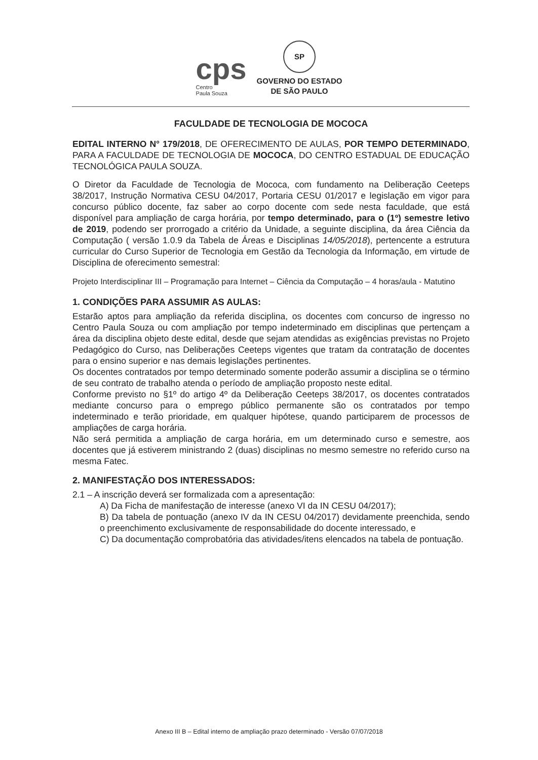cps
Centro
Paula Souza
SP
GOVERNO DO ESTADO
DE SÃO PAULO
FACULDADE DE TECNOLOGIA DE MOCOCA
EDITAL INTERNO N° 179/2018, DE OFERECIMENTO DE AULAS, POR TEMPO DETERMINADO, PARA A FACULDADE DE TECNOLOGIA DE MOCOCA, DO CENTRO ESTADUAL DE EDUCAÇÃO TECNOLÓGICA PAULA SOUZA.
O Diretor da Faculdade de Tecnologia de Mococa, com fundamento na Deliberação Ceeteps 38/2017, Instrução Normativa CESU 04/2017, Portaria CESU 01/2017 e legislação em vigor para concurso público docente, faz saber ao corpo docente com sede nesta faculdade, que está disponível para ampliação de carga horária, por tempo determinado, para o (1º) semestre letivo de 2019, podendo ser prorrogado a critério da Unidade, a seguinte disciplina, da área Ciência da Computação ( versão 1.0.9 da Tabela de Áreas e Disciplinas 14/05/2018), pertencente a estrutura curricular do Curso Superior de Tecnologia em Gestão da Tecnologia da Informação, em virtude de Disciplina de oferecimento semestral:
Projeto Interdisciplinar III – Programação para Internet – Ciência da Computação – 4 horas/aula - Matutino
1. CONDIÇÕES PARA ASSUMIR AS AULAS:
Estarão aptos para ampliação da referida disciplina, os docentes com concurso de ingresso no Centro Paula Souza ou com ampliação por tempo indeterminado em disciplinas que pertençam a área da disciplina objeto deste edital, desde que sejam atendidas as exigências previstas no Projeto Pedagógico do Curso, nas Deliberações Ceeteps vigentes que tratam da contratação de docentes para o ensino superior e nas demais legislações pertinentes.
Os docentes contratados por tempo determinado somente poderão assumir a disciplina se o término de seu contrato de trabalho atenda o período de ampliação proposto neste edital.
Conforme previsto no §1º do artigo 4º da Deliberação Ceeteps 38/2017, os docentes contratados mediante concurso para o emprego público permanente são os contratados por tempo indeterminado e terão prioridade, em qualquer hipótese, quando participarem de processos de ampliações de carga horária.
Não será permitida a ampliação de carga horária, em um determinado curso e semestre, aos docentes que já estiverem ministrando 2 (duas) disciplinas no mesmo semestre no referido curso na mesma Fatec.
2. MANIFESTAÇÃO DOS INTERESSADOS:
2.1 – A inscrição deverá ser formalizada com a apresentação:
A) Da Ficha de manifestação de interesse (anexo VI da IN CESU 04/2017);
B) Da tabela de pontuação (anexo IV da IN CESU 04/2017) devidamente preenchida, sendo o preenchimento exclusivamente de responsabilidade do docente interessado, e
C) Da documentação comprobatória das atividades/itens elencados na tabela de pontuação.
Anexo III B – Edital interno de ampliação prazo determinado - Versão 07/07/2018